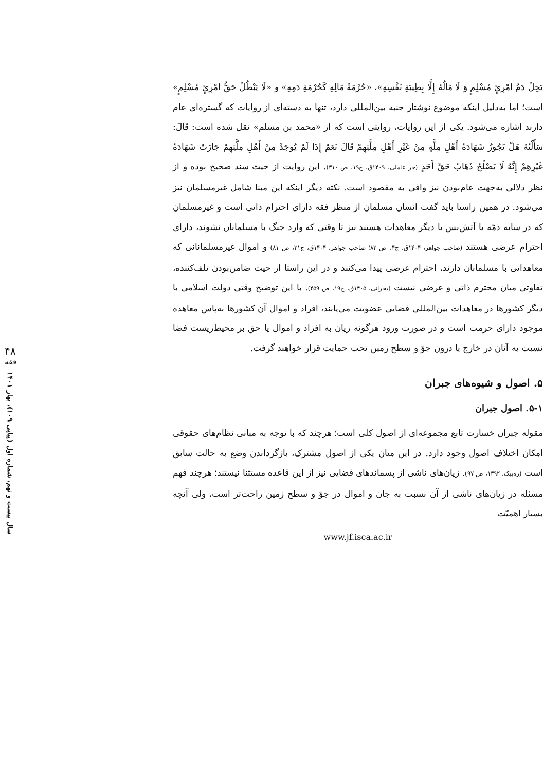يَحِلُ دَمُ امْرِئٍ مُسْلِمٍ وَ لَا مَالُهُ إِلَّا بِطِيبَةِ نَفْسِهِ»، «حُرْمَةُ مَالِهِ كَحُرْمَةِ دَمِهِ» و «لَا يَبْطُلُ حَقُّ امْرِئٍ مُسْلِمٍ» است؛ اما به‌دلیل اینکه موضوع نوشتار جنبه بین‌المللی دارد، تنها به دسته‌ای از روایات که گستره‌ای عام دارند اشاره می‌شود. یکی از این روایات، روایتی است که از «محمد بن مسلم» نقل شده است: قَالَ: سَأَلْتُهُ هَلْ تَجُوزُ شَهَادَةُ أَهْلِ مِلَّةٍ مِنْ غَيْرِ أَهْلِ مِلَّتِهِمْ قَالَ نَعَمْ إِذَا لَمْ يُوجَدْ مِنْ أَهْلِ مِلَّتِهِمْ جَازَتْ شَهَادَةُ غَيْرِهِمْ إِنَّهُ لَا يَصْلُحُ ذَهَابُ حَقِّ أَحَدٍ (حر عاملی، ۱۴۰۹ق، ج۱۹، ص ۳۱۰). این روایت از حیث سند صحیح بوده و از نظر دلالی به‌جهت عام‌بودن نیز وافی به مقصود است. نکته دیگر اینکه این مبنا شامل غیرمسلمان نیز می‌شود. در همین راستا باید گفت انسان مسلمان از منظر فقه دارای احترام ذاتی است و غیرمسلمان که در سایه ذمّه یا آتش‌بس یا دیگر معاهدات هستند نیز تا وقتی که وارد جنگ با مسلمانان نشوند، دارای احترام عرضی هستند (صاحب جواهر، ۱۴۰۴ق، ج۴، ص ۸۲؛ صاحب جواهر، ۱۴۰۴ق، ج۲۱، ص ۸۱) و اموال غیرمسلمانانی که معاهداتی با مسلمانان دارند، احترام عرضی پیدا می‌کنند و در این راستا از حیث ضامن‌بودن تلف‌کننده، تفاوتی میان محترم ذاتی و عرضی نیست (بحرانی، ۱۴۰۵ق، ج۱۹، ص ۴۵۹). با این توضیح وقتی دولت اسلامی با دیگر کشورها در معاهدات بین‌المللی فضایی عضویت می‌یابند، افراد و اموال آن کشورها به‌پاس معاهده موجود دارای حرمت است و در صورت ورود هرگونه زیان به افراد و اموال یا حق بر محیط‌زیست فضا نسبت به آنان در خارج یا درون جوّ و سطح زمین تحت حمایت قرار خواهند گرفت.
۵. اصول و شیوه‌های جبران
۵-۱. اصول جبران
مقوله جبران خسارت تابع مجموعه‌ای از اصول کلی است؛ هرچند که با توجه به مبانی نظام‌های حقوقی امکان اختلاف اصول وجود دارد. در این میان یکی از اصول مشترک، بازگرداندن وضع به حالت سابق است (ره‌پیک، ۱۳۹۲، ص ۹۷). زیان‌های ناشی از پسماندهای فضایی نیز از این قاعده مستثنا نیستند؛ هرچند فهم مسئله در زیان‌های ناشی از آن نسبت به جان و اموال در جوّ و سطح زمین راحت‌تر است، ولی آنچه بسیار اهمیّت
www.jf.isca.ac.ir
۴۸
فقه
سال بیست و نهم، شماره اول (پیاپی ۱۰۹)، بهار ۱۴۰۱